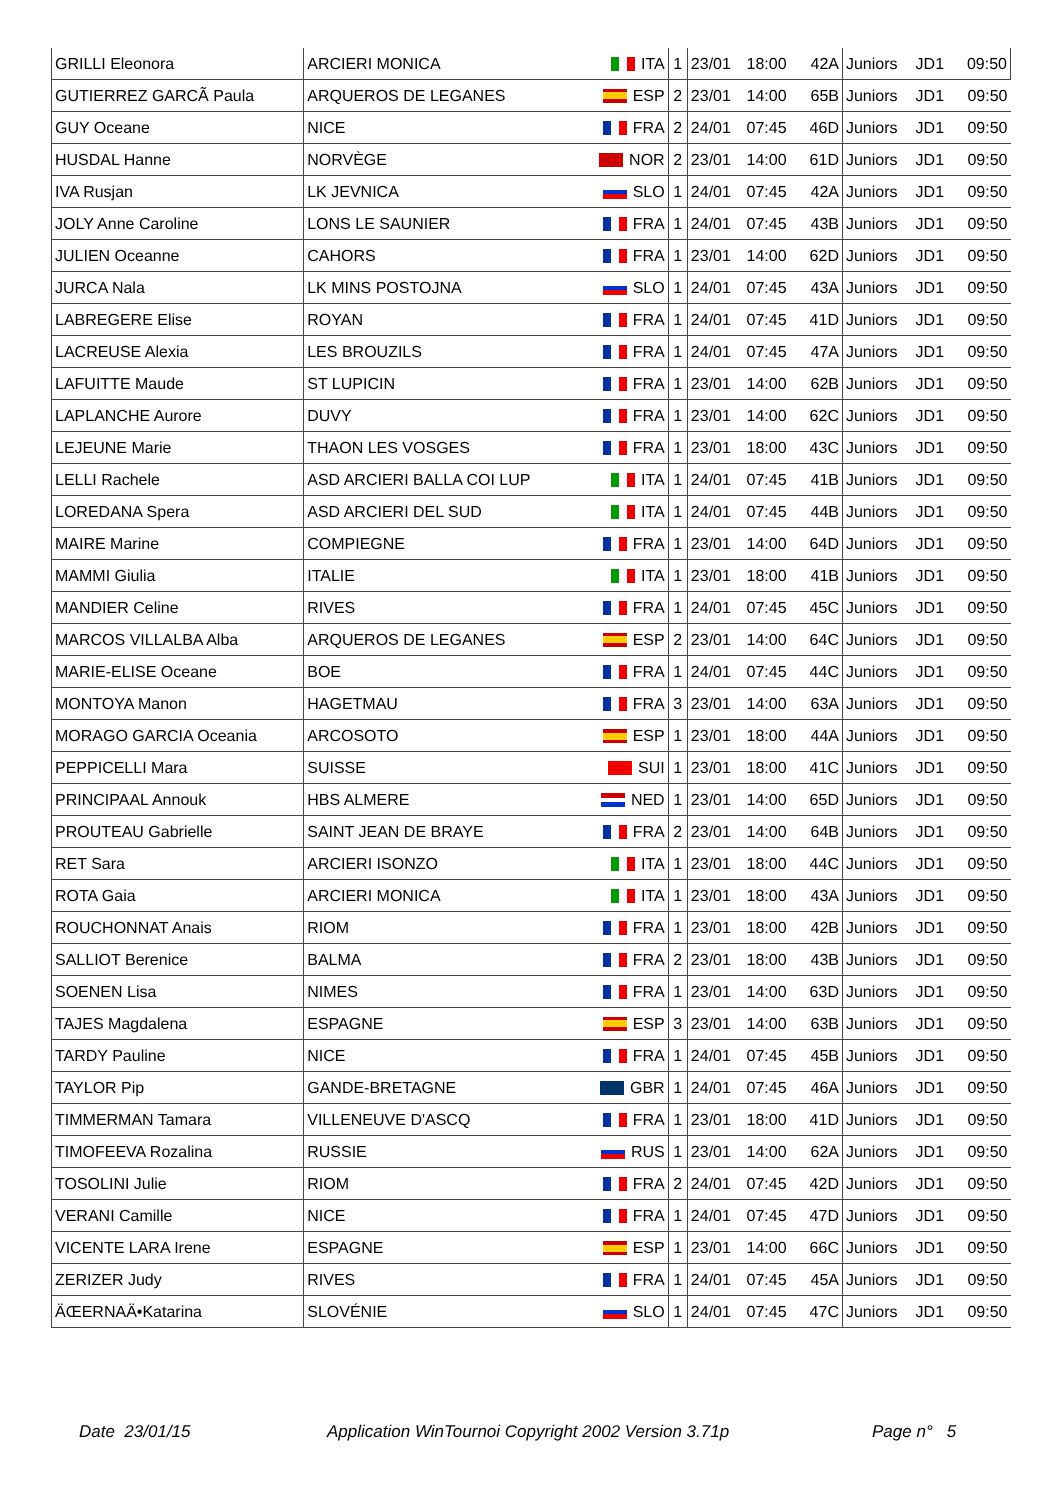| GRILLI Eleonora | ARCIERI MONICA | ITA | 1 | 23/01 | 18:00 | 42A | Juniors | JD1 | 09:50 |
| GUTIERREZ GARCÃ Paula | ARQUEROS DE LEGANES | ESP | 2 | 23/01 | 14:00 | 65B | Juniors | JD1 | 09:50 |
| GUY Oceane | NICE | FRA | 2 | 24/01 | 07:45 | 46D | Juniors | JD1 | 09:50 |
| HUSDAL Hanne | NORVÈGE | NOR | 2 | 23/01 | 14:00 | 61D | Juniors | JD1 | 09:50 |
| IVA Rusjan | LK JEVNICA | SLO | 1 | 24/01 | 07:45 | 42A | Juniors | JD1 | 09:50 |
| JOLY Anne Caroline | LONS LE SAUNIER | FRA | 1 | 24/01 | 07:45 | 43B | Juniors | JD1 | 09:50 |
| JULIEN Oceanne | CAHORS | FRA | 1 | 23/01 | 14:00 | 62D | Juniors | JD1 | 09:50 |
| JURCA Nala | LK MINS POSTOJNA | SLO | 1 | 24/01 | 07:45 | 43A | Juniors | JD1 | 09:50 |
| LABREGERE Elise | ROYAN | FRA | 1 | 24/01 | 07:45 | 41D | Juniors | JD1 | 09:50 |
| LACREUSE Alexia | LES BROUZILS | FRA | 1 | 24/01 | 07:45 | 47A | Juniors | JD1 | 09:50 |
| LAFUITTE Maude | ST LUPICIN | FRA | 1 | 23/01 | 14:00 | 62B | Juniors | JD1 | 09:50 |
| LAPLANCHE Aurore | DUVY | FRA | 1 | 23/01 | 14:00 | 62C | Juniors | JD1 | 09:50 |
| LEJEUNE Marie | THAON LES VOSGES | FRA | 1 | 23/01 | 18:00 | 43C | Juniors | JD1 | 09:50 |
| LELLI Rachele | ASD ARCIERI BALLA COI LUP | ITA | 1 | 24/01 | 07:45 | 41B | Juniors | JD1 | 09:50 |
| LOREDANA Spera | ASD ARCIERI DEL SUD | ITA | 1 | 24/01 | 07:45 | 44B | Juniors | JD1 | 09:50 |
| MAIRE Marine | COMPIEGNE | FRA | 1 | 23/01 | 14:00 | 64D | Juniors | JD1 | 09:50 |
| MAMMI Giulia | ITALIE | ITA | 1 | 23/01 | 18:00 | 41B | Juniors | JD1 | 09:50 |
| MANDIER Celine | RIVES | FRA | 1 | 24/01 | 07:45 | 45C | Juniors | JD1 | 09:50 |
| MARCOS VILLALBA Alba | ARQUEROS DE LEGANES | ESP | 2 | 23/01 | 14:00 | 64C | Juniors | JD1 | 09:50 |
| MARIE-ELISE Oceane | BOE | FRA | 1 | 24/01 | 07:45 | 44C | Juniors | JD1 | 09:50 |
| MONTOYA Manon | HAGETMAU | FRA | 3 | 23/01 | 14:00 | 63A | Juniors | JD1 | 09:50 |
| MORAGO GARCIA Oceania | ARCOSOTO | ESP | 1 | 23/01 | 18:00 | 44A | Juniors | JD1 | 09:50 |
| PEPPICELLI Mara | SUISSE | SUI | 1 | 23/01 | 18:00 | 41C | Juniors | JD1 | 09:50 |
| PRINCIPAAL Annouk | HBS ALMERE | NED | 1 | 23/01 | 14:00 | 65D | Juniors | JD1 | 09:50 |
| PROUTEAU Gabrielle | SAINT JEAN DE BRAYE | FRA | 2 | 23/01 | 14:00 | 64B | Juniors | JD1 | 09:50 |
| RET Sara | ARCIERI ISONZO | ITA | 1 | 23/01 | 18:00 | 44C | Juniors | JD1 | 09:50 |
| ROTA Gaia | ARCIERI MONICA | ITA | 1 | 23/01 | 18:00 | 43A | Juniors | JD1 | 09:50 |
| ROUCHONNAT Anais | RIOM | FRA | 1 | 23/01 | 18:00 | 42B | Juniors | JD1 | 09:50 |
| SALLIOT Berenice | BALMA | FRA | 2 | 23/01 | 18:00 | 43B | Juniors | JD1 | 09:50 |
| SOENEN Lisa | NIMES | FRA | 1 | 23/01 | 14:00 | 63D | Juniors | JD1 | 09:50 |
| TAJES Magdalena | ESPAGNE | ESP | 3 | 23/01 | 14:00 | 63B | Juniors | JD1 | 09:50 |
| TARDY Pauline | NICE | FRA | 1 | 24/01 | 07:45 | 45B | Juniors | JD1 | 09:50 |
| TAYLOR Pip | GANDE-BRETAGNE | GBR | 1 | 24/01 | 07:45 | 46A | Juniors | JD1 | 09:50 |
| TIMMERMAN Tamara | VILLENEUVE D'ASCQ | FRA | 1 | 23/01 | 18:00 | 41D | Juniors | JD1 | 09:50 |
| TIMOFEEVA Rozalina | RUSSIE | RUS | 1 | 23/01 | 14:00 | 62A | Juniors | JD1 | 09:50 |
| TOSOLINI Julie | RIOM | FRA | 2 | 24/01 | 07:45 | 42D | Juniors | JD1 | 09:50 |
| VERANI Camille | NICE | FRA | 1 | 24/01 | 07:45 | 47D | Juniors | JD1 | 09:50 |
| VICENTE LARA Irene | ESPAGNE | ESP | 1 | 23/01 | 14:00 | 66C | Juniors | JD1 | 09:50 |
| ZERIZER Judy | RIVES | FRA | 1 | 24/01 | 07:45 | 45A | Juniors | JD1 | 09:50 |
| ÄŒERNAÄ•Katarina | SLOVÉNIE | SLO | 1 | 24/01 | 07:45 | 47C | Juniors | JD1 | 09:50 |
Date 23/01/15
Application WinTournoi Copyright 2002 Version 3.71p
Page n° 5